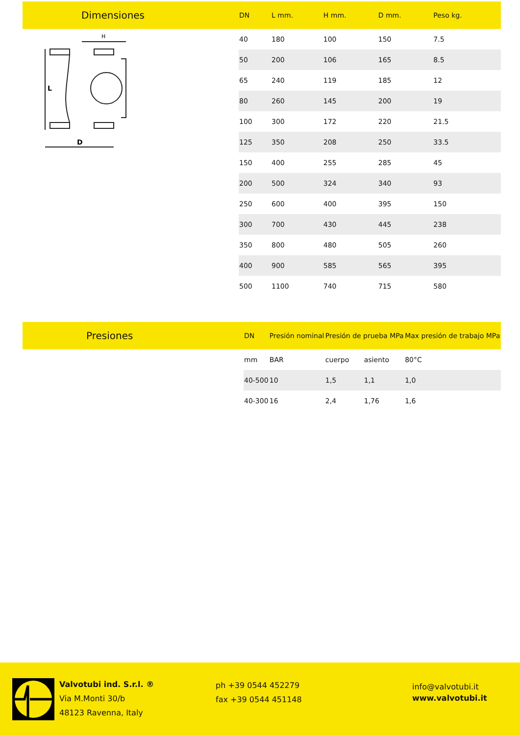| Dimensiones | DN | L mm. | H mm. | D mm. | Peso kg. |
| L D H | 40 | 180 | 100 | 150 | 7.5 |
| | 50 | 200 | 106 | 165 | 8.5 |
| | 65 | 240 | 119 | 185 | 12 |
| | 80 | 260 | 145 | 200 | 19 |
| | 100 | 300 | 172 | 220 | 21.5 |
| | 125 | 350 | 208 | 250 | 33.5 |
| | 150 | 400 | 255 | 285 | 45 |
| | 200 | 500 | 324 | 340 | 93 |
| | 250 | 600 | 400 | 395 | 150 |
| | 300 | 700 | 430 | 445 | 238 |
| | 350 | 800 | 480 | 505 | 260 |
| | 400 | 900 | 585 | 565 | 395 |
| | 500 | 1100 | 740 | 715 | 580 |
| Presiones | DN | Presión nominal | Presión de prueba MPa | | Max presión de trabajo MPa |
| | mm | BAR | cuerpo | asiento | 80°C |
| | 40-500 | 10 | 1,5 | 1,1 | 1,0 |
| | 40-300 | 16 | 2,4 | 1,76 | 1,6 |
Valvotubi ind. S.r.l. ®
Via M.Monti 30/b
48123 Ravenna, Italy
ph +39 0544 452279
fax +39 0544 451148
info@valvotubi.it
www.valvotubi.it